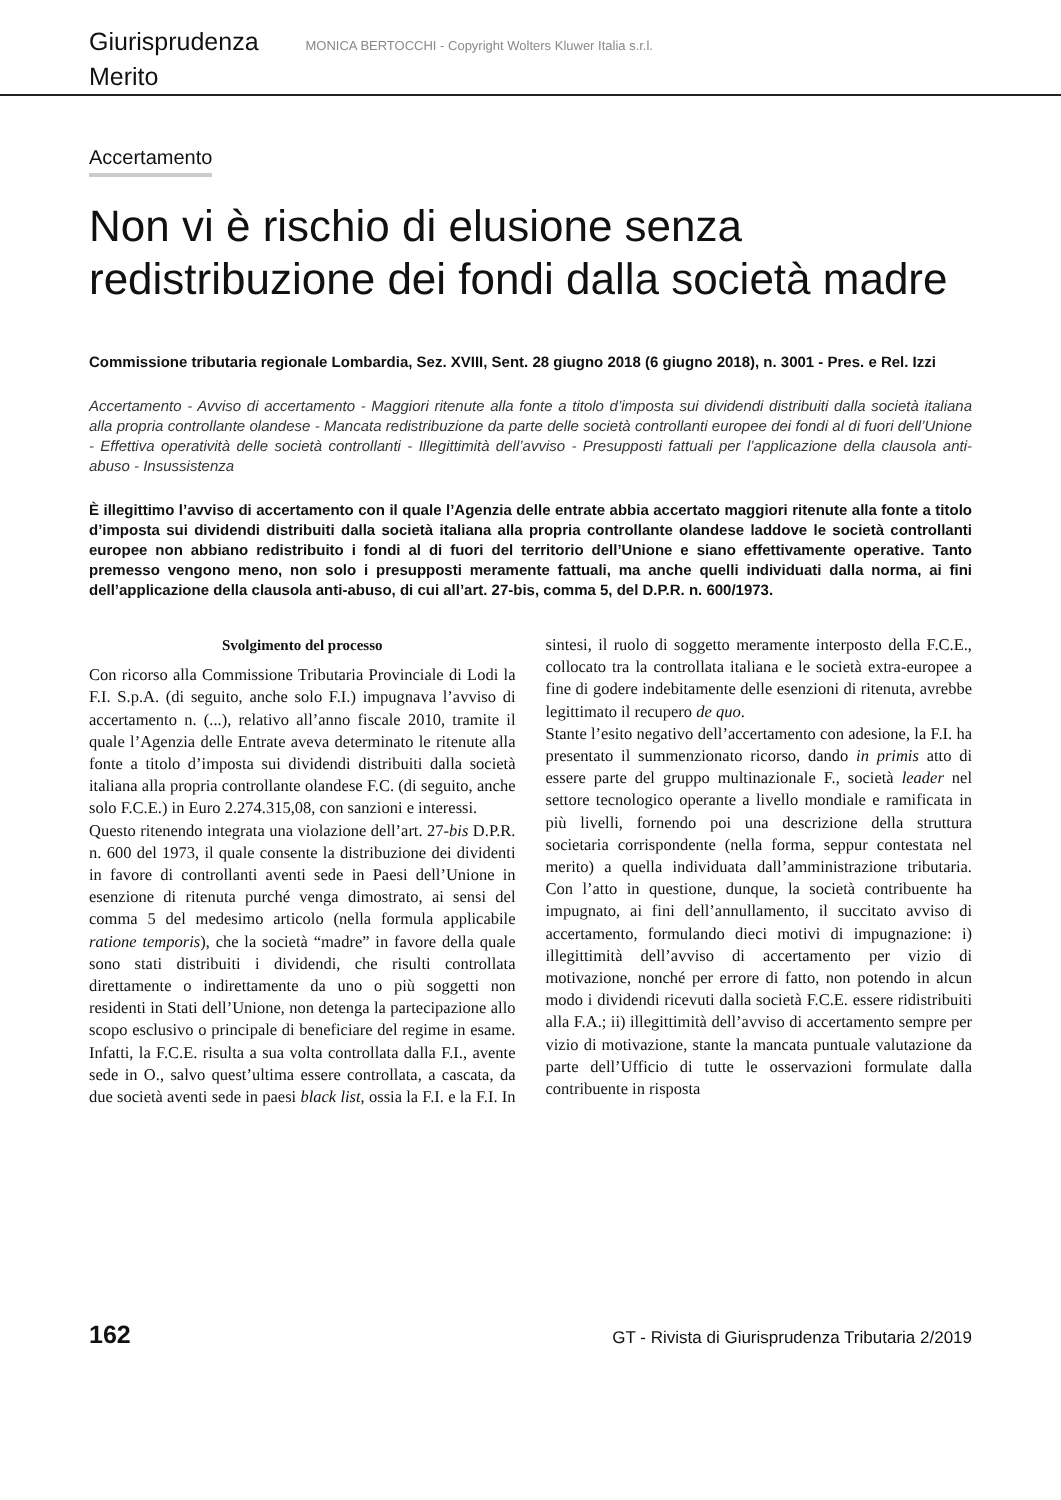Giurisprudenza MONICA BERTOCCHI - Copyright Wolters Kluwer Italia s.r.l.
Merito
Accertamento
Non vi è rischio di elusione senza redistribuzione dei fondi dalla società madre
Commissione tributaria regionale Lombardia, Sez. XVIII, Sent. 28 giugno 2018 (6 giugno 2018), n. 3001 - Pres. e Rel. Izzi
Accertamento - Avviso di accertamento - Maggiori ritenute alla fonte a titolo d’imposta sui dividendi distribuiti dalla società italiana alla propria controllante olandese - Mancata redistribuzione da parte delle società controllanti europee dei fondi al di fuori dell’Unione - Effettiva operatività delle società controllanti - Illegittimità dell’avviso - Presupposti fattuali per l’applicazione della clausola anti-abuso - Insussistenza
È illegittimo l’avviso di accertamento con il quale l’Agenzia delle entrate abbia accertato maggiori ritenute alla fonte a titolo d’imposta sui dividendi distribuiti dalla società italiana alla propria controllante olandese laddove le società controllanti europee non abbiano redistribuito i fondi al di fuori del territorio dell’Unione e siano effettivamente operative. Tanto premesso vengono meno, non solo i presupposti meramente fattuali, ma anche quelli individuati dalla norma, ai fini dell’applicazione della clausola anti-abuso, di cui all’art. 27-bis, comma 5, del D.P.R. n. 600/1973.
Svolgimento del processo
Con ricorso alla Commissione Tributaria Provinciale di Lodi la F.I. S.p.A. (di seguito, anche solo F.I.) impugnava l’avviso di accertamento n. (...), relativo all’anno fiscale 2010, tramite il quale l’Agenzia delle Entrate aveva determinato le ritenute alla fonte a titolo d’imposta sui dividendi distribuiti dalla società italiana alla propria controllante olandese F.C. (di seguito, anche solo F.C.E.) in Euro 2.274.315,08, con sanzioni e interessi.
Questo ritenendo integrata una violazione dell’art. 27-bis D.P.R. n. 600 del 1973, il quale consente la distribuzione dei dividenti in favore di controllanti aventi sede in Paesi dell’Unione in esenzione di ritenuta purché venga dimostrato, ai sensi del comma 5 del medesimo articolo (nella formula applicabile ratione temporis), che la società “madre” in favore della quale sono stati distribuiti i dividendi, che risulti controllata direttamente o indirettamente da uno o più soggetti non residenti in Stati dell’Unione, non detenga la partecipazione allo scopo esclusivo o principale di beneficiare del regime in esame. Infatti, la F.C.E. risulta a sua volta controllata dalla F.I., avente sede in O., salvo quest’ultima essere controllata, a cascata, da due società aventi sede in paesi black list, ossia la F.I. e la F.I. In sintesi, il ruolo di soggetto meramente interposto della F.C.E., collocato tra la controllata italiana e le società extra-europee a fine di godere indebitamente delle esenzioni di ritenuta, avrebbe legittimato il recupero de quo.
Stante l’esito negativo dell’accertamento con adesione, la F.I. ha presentato il summenzionato ricorso, dando in primis atto di essere parte del gruppo multinazionale F., società leader nel settore tecnologico operante a livello mondiale e ramificata in più livelli, fornendo poi una descrizione della struttura societaria corrispondente (nella forma, seppur contestata nel merito) a quella individuata dall’amministrazione tributaria. Con l’atto in questione, dunque, la società contribuente ha impugnato, ai fini dell’annullamento, il succitato avviso di accertamento, formulando dieci motivi di impugnazione: i) illegittimità dell’avviso di accertamento per vizio di motivazione, nonché per errore di fatto, non potendo in alcun modo i dividendi ricevuti dalla società F.C.E. essere ridistribuiti alla F.A.; ii) illegittimità dell’avviso di accertamento sempre per vizio di motivazione, stante la mancata puntuale valutazione da parte dell’Ufficio di tutte le osservazioni formulate dalla contribuente in risposta
162 GT - Rivista di Giurisprudenza Tributaria 2/2019